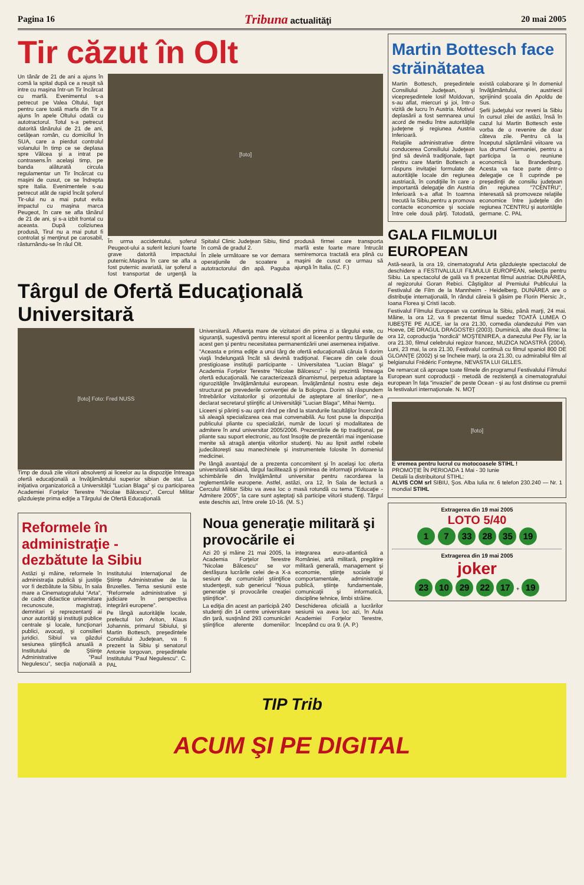Pagina 16 Tribuna actualităţi 20 mai 2005
Tir căzut în Olt
Un tânăr de 21 de ani a ajuns în comă la spital după ce a reuşit să intre cu maşina într-un Tir încărcat cu marfă. Evenimentul s-a petrecut pe Valea Oltului, fapt pentru care toată marfa din Tir a ajuns în apele Oltului odată cu autotractorul. Totul s-a petrecut datorită tânărului de 21 de ani, cetăţean român, cu domiciliul în SUA, care a pierdut controlul volanului în timp ce se deplasa spre Vâlcea şi a intrat pe contrasens.În acelaşi timp, pe banda alăturată circula regulamentar un Tir încărcat cu maşini de cusut, ce se îndrepta spre Italia. Evenimentele s-au petrecut atât de rapid încât şoferul Tir-ului nu a mai putut evita impactul cu maşina marca Peugeot, în care se afla tânărul de 21 de ani, şi s-a izbit frontal cu aceasta. După coliziunea produsă, Tirul nu a mai putut fi controlat şi menţinut pe carosabil, răsturnându-se în râul Olt.
[foto]
În urma accidentului, şoferul Peugeot-ului a suferit leziuni foarte grave datorită impactului puternic.Maşina în care se afla a fost puternic avariată, iar şoferul a fost transportat de urgenţă la Spitalul Clinic Judeţean Sibiu, fiind în comă de gradul 2.
În zilele următoare se vor demara operaţiunile de scoatere a autotractorului din apă. Paguba produsă firmei care transporta marfă este foarte mare întrucât semiremorca tractată era plină cu maşini de cusut ce urmau să ajungă în Italia. (C. F.)
Târgul de Ofertă Educaţională Universitară
[foto] Foto: Fred NUSS
Timp de două zile viitorii absolvenţi ai liceelor au la dispoziţie întreaga ofertă educaţională a învăţământului superior sibian de stat. La iniţiativa organizatorică a Universităţii "Lucian Blaga" şi cu participarea Academiei Forţelor Terestre "Nicolae Bălcescu", Cercul Militar găzduieşte prima ediţie a Târgului de Ofertă Educaţională
Universitară. Afluenţa mare de vizitatori din prima zi a târgului este, cu siguranţă, sugestivă pentru interesul sporit al liceenilor pentru târgurile de acest gen şi pentru necesitatea permanentizării unei asemenea iniţiative.
"Aceasta e prima ediţie a unui târg de ofertă educaţională căruia îi dorim viaţă îndelungată încât să devină tradiţional. Fiecare din cele două prestigioase instituţii participante - Universitatea "Lucian Blaga" şi Academia Forţelor Terestre "Nicolae Bălcescu" - îşi prezintă întreaga ofertă educaţională. Ne caracterizează dinamismul, perpetua adaptare la rigurozităţile învăţământului european. Învăţământul nostru este deja structurat pe prevederile convenţiei de la Bologna. Dorim să răspundem întrebărilor vizitatorilor şi orizontului de aşteptare al tinerilor", ne-a declarat secretarul ştiinţific al Universităţii "Lucian Blaga", Mihai Nemţu.
Liceeni şi părinţi s-au oprit rând pe rând la standurile facultăţilor încercând să aleagă specializarea cea mai convenabilă. Au fost puse la dispoziţia publicului pliante cu specializări, număr de locuri şi modalitatea de admitere în anul universitar 2005/2006. Prezentările de tip tradiţional, pe pliante sau suport electronic, au fost însoţite de prezentări mai ingenioase menite să atragă atenţia viitorilor studenţi. Nu au lipsit astfel robele judecătoreşti sau manechinele şi instrumentele folosite în domeniul medicinei.
Pe lângă avantajul de a prezenta concomitent şi în acelaşi loc oferta universitară sibiană, târgul facilitează şi primirea de informaţii privitoare la schimbările din învăţământul universitar pentru racordarea la reglementările europene. Astfel, astăzi, ora 12, în Sala de lectură a Cercului Militar Sibiu va avea loc o masă rotundă cu tema "Educaţie - Admitere 2005", la care sunt aşteptaţi să participe viitorii studenţi. Târgul este deschis azi, între orele 10-16. (M. S.)
Reformele în administraţie - dezbătute la Sibiu
Astăzi şi mâine, reformele în administraţia publică şi justiţie vor fi dezbătute la Sibiu, în sala mare a Cinematografului "Arta", de cadre didactice universitare recunoscute, magistraţi, demnitari şi reprezentanţi ai unor autorităţi şi instituţii publice centrale şi locale, funcţionari publici, avocaţi, şi consilieri juridici. Sibiul va găzdui sesiunea ştiinţifică anuală a Institutului de Ştiinţe Administrative "Paul Negulescu", secţia naţională a Institutului Internaţional de Ştiinţe Administrative de la Bruxelles. Tema sesiunii este "Reformele administrative şi judiciare în perspectiva integrării europene".
Pe lângă autorităţile locale, prefectul Ion Ariton, Klaus Johannis, primarul Sibiului, şi Martin Bottesch, preşedintele Consiliului Judeţean, va fi prezent la Sibiu şi senatorul Antonie Iorgovan, preşedintele Institutului "Paul Negulescu". C. PAL
Noua generaţie militară şi provocările ei
Azi 20 şi mâine 21 mai 2005, la Academia Forţelor Terestre "Nicolae Bălcescu" se vor desfăşura lucrările celei de-a X-a sesiuni de comunicări ştiinţifice studenţeşti, sub genericul "Noua generaţie şi provocările creaţiei ştiinţifice".
La ediţia din acest an participă 240 studenţi din 14 centre universitare din ţară, susţinând 293 comunicări ştiinţifice aferente domeniilor: integrarea euro-atlantică a României, artă militară, pregătire militară generală, management şi economie, ştiinţe sociale şi comportamentale, administraţie publică, ştiinţe fundamentale, comunicaţii şi informatică, discipline tehnice, limbi străine.
Deschiderea oficială a lucrărilor sesiunii va avea loc azi, în Aula Academiei Forţelor Terestre, începând cu ora 9. (A. P.)
Martin Bottesch face străinătatea
Martin Bottesch, preşedintele Consiliului Judeţean, şi vicepreşedintele Iosif Moldovan, s-au aflat, miercuri şi joi, într-o vizită de lucru în Austria. Motivul deplasării a fost semnarea unui acord de mediu între autorităţile judeţene şi regiunea Austria Inferioară.
Relaţiile administrative dintre conducerea Consiliului Judeţean ţind să devină tradiţionale, fapt pentru care Martin Bottesch a răspuns invitaţiei formulate de autorităţile locale din regiunea austriacă, în condiţiile în care o importantă delegaţie din Austria Inferioară s-a aflat în toamna trecută la Sibiu,pentru a promova contacte economice şi sociale între cele două părţi. Totodată, există colaborare şi în domeniul învăţământului, austriecii sprijinind şcoala din Apoldu de Sus.
Şefii judeţului vor reveni la Sibiu în cursul zilei de astăzi, însă în cazul lui Martin Bottesch este vorba de o revenire de doar câteva zile. Pentru că la începutul săptămânii viitoare va lua drumul Germaniei, pentru a participa la o reuniune economică la Brandenburg. Acesta va face parte dintr-o delegaţie ce îi cuprinde pe preşedinţii de consiliu judeţean din regiunea "7CENTRU", interesată să promoveze relaţiile economice între judeţele din regiunea 7CENTRU şi autorităţile germane. C. PAL
GALA FILMULUI EUROPEAN
Astă-seară, la ora 19, cinematograful Arta găzduieşte spectacolul de deschidere a FESTIVALULUI FILMULUI EUROPEAN, selecţia pentru Sibiu. La spectacolul de gală va fi prezentat filmul austriac DUNĂREA, al regizorului Goran Rebici. Câştigător al Premiului Publicului la Festivalul de Film de la Mannheim - Heidelberg, DUNĂREA are o distribuţie internaţională, în rândul căreia îi găsim pe Florin Piersic Jr., Ioana Florea şi Cristi Iacob.
Festivalul Filmului European va continua la Sibiu, până marţi, 24 mai. Mâine, la ora 12, va fi prezentat filmul suedez TOATĂ LUMEA O IUBEŞTE PE ALICE, iar la ora 21.30, comedia olandezului Pim van Hoeve, DE DRAGUL DRAGOSTEI (2003). Duminică, alte două filme: la ora 12, coproducţia "nordică" MOŞTENIREA, a danezului Per Fly, iar la ora 21.30, filmul celebrului regizor francez, MUZICA NOASTRĂ (2004). Luni, 23 mai, la ora 21.30, Festivalul continuă cu filmul spaniol 800 DE GLOANŢE (2002) şi se încheie marţi, la ora 21.30, cu admirabilul film al belgianului Frédéric Fonteyne, NEVASTA LUI GILLES.
De remarcat că aproape toate filmele din programul Festivalului Filmului European sunt coproducţii - metodă de rezistenţă a cinematografului european în faţa "invaziei" de peste Ocean - şi au fost distinse cu premii la festivaluri internaţionale. N. MOŢ
[foto]
E vremea pentru lucrul cu motocoasele STIHL !
PROMOŢIE ÎN PERIOADA 1 Mai - 30 Iunie
Detalii la distribuitorul STIHL:
ALVIS COM srl SIBIU, Şos. Alba Iulia nr. 6 telefon 230.240 — Nr. 1 mondial STIHL
Extragerea din 19 mai 2005
LOTO 5/40
1 7 33 28 35 19
Extragerea din 19 mai 2005
joker
23 10 29 22 17 + 19
TIP Trib
ACUM ŞI PE DIGITAL